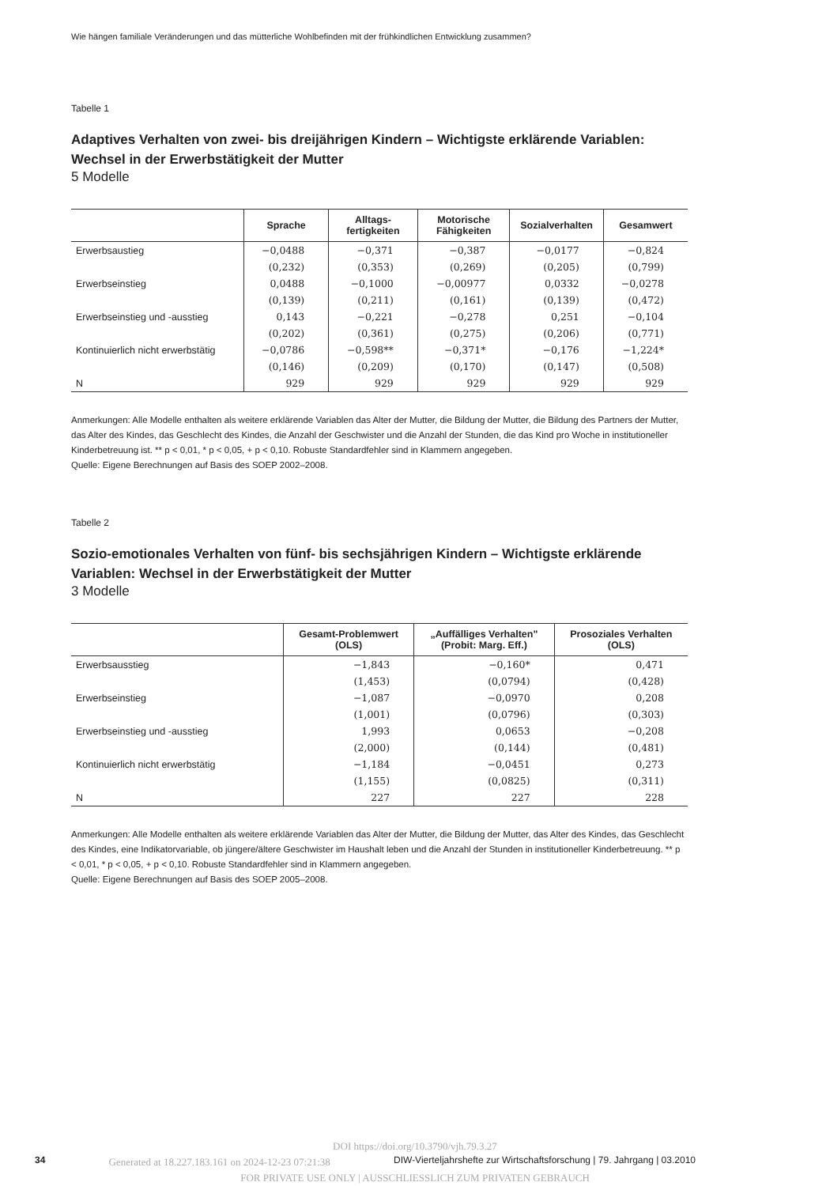Wie hängen familiale Veränderungen und das mütterliche Wohlbefinden mit der frühkindlichen Entwicklung zusammen?
Tabelle 1
Adaptives Verhalten von zwei- bis dreijährigen Kindern – Wichtigste erklärende Variablen: Wechsel in der Erwerbstätigkeit der Mutter
5 Modelle
| | Sprache | Alltags- fertigkeiten | Motorische Fähigkeiten | Sozialverhalten | Gesamwert |
| --- | --- | --- | --- | --- | --- |
| Erwerbsaustieg | −0,0488 | −0,371 | −0,387 | −0,0177 | −0,824 |
| | (0,232) | (0,353) | (0,269) | (0,205) | (0,799) |
| Erwerbseinstieg | 0,0488 | −0,1000 | −0,00977 | 0,0332 | −0,0278 |
| | (0,139) | (0,211) | (0,161) | (0,139) | (0,472) |
| Erwerbseinstieg und -ausstieg | 0,143 | −0,221 | −0,278 | 0,251 | −0,104 |
| | (0,202) | (0,361) | (0,275) | (0,206) | (0,771) |
| Kontinuierlich nicht erwerbstätig | −0,0786 | −0,598** | −0,371* | −0,176 | −1,224* |
| | (0,146) | (0,209) | (0,170) | (0,147) | (0,508) |
| N | 929 | 929 | 929 | 929 | 929 |
Anmerkungen: Alle Modelle enthalten als weitere erklärende Variablen das Alter der Mutter, die Bildung der Mutter, die Bildung des Partners der Mutter, das Alter des Kindes, das Geschlecht des Kindes, die Anzahl der Geschwister und die Anzahl der Stunden, die das Kind pro Woche in institutioneller Kinderbetreuung ist. ** p < 0,01, * p < 0,05, + p < 0,10. Robuste Standardfehler sind in Klammern angegeben.
Quelle: Eigene Berechnungen auf Basis des SOEP 2002–2008.
Tabelle 2
Sozio-emotionales Verhalten von fünf- bis sechsjährigen Kindern – Wichtigste erklärende Variablen: Wechsel in der Erwerbstätigkeit der Mutter
3 Modelle
| | Gesamt-Problemwert (OLS) | „Auffälliges Verhalten" (Probit: Marg. Eff.) | Prosoziales Verhalten (OLS) |
| --- | --- | --- | --- |
| Erwerbsausstieg | −1,843 | −0,160* | 0,471 |
| | (1,453) | (0,0794) | (0,428) |
| Erwerbseinstieg | −1,087 | −0,0970 | 0,208 |
| | (1,001) | (0,0796) | (0,303) |
| Erwerbseinstieg und -ausstieg | 1,993 | 0,0653 | −0,208 |
| | (2,000) | (0,144) | (0,481) |
| Kontinuierlich nicht erwerbstätig | −1,184 | −0,0451 | 0,273 |
| | (1,155) | (0,0825) | (0,311) |
| N | 227 | 227 | 228 |
Anmerkungen: Alle Modelle enthalten als weitere erklärende Variablen das Alter der Mutter, die Bildung der Mutter, das Alter des Kindes, das Geschlecht des Kindes, eine Indikatorvariable, ob jüngere/ältere Geschwister im Haushalt leben und die Anzahl der Stunden in institutioneller Kinderbetreuung. ** p < 0,01, * p < 0,05, + p < 0,10. Robuste Standardfehler sind in Klammern angegeben.
Quelle: Eigene Berechnungen auf Basis des SOEP 2005–2008.
DOI https://doi.org/10.3790/vjh.79.3.27
34 Generated at 18.227.183.161 on 2024-12-23 07:21:38 DIW-Vierteljahrshefte zur Wirtschaftsforschung | 79. Jahrgang | 03.2010
FOR PRIVATE USE ONLY | AUSSCHLIESSLICH ZUM PRIVATEN GEBRAUCH